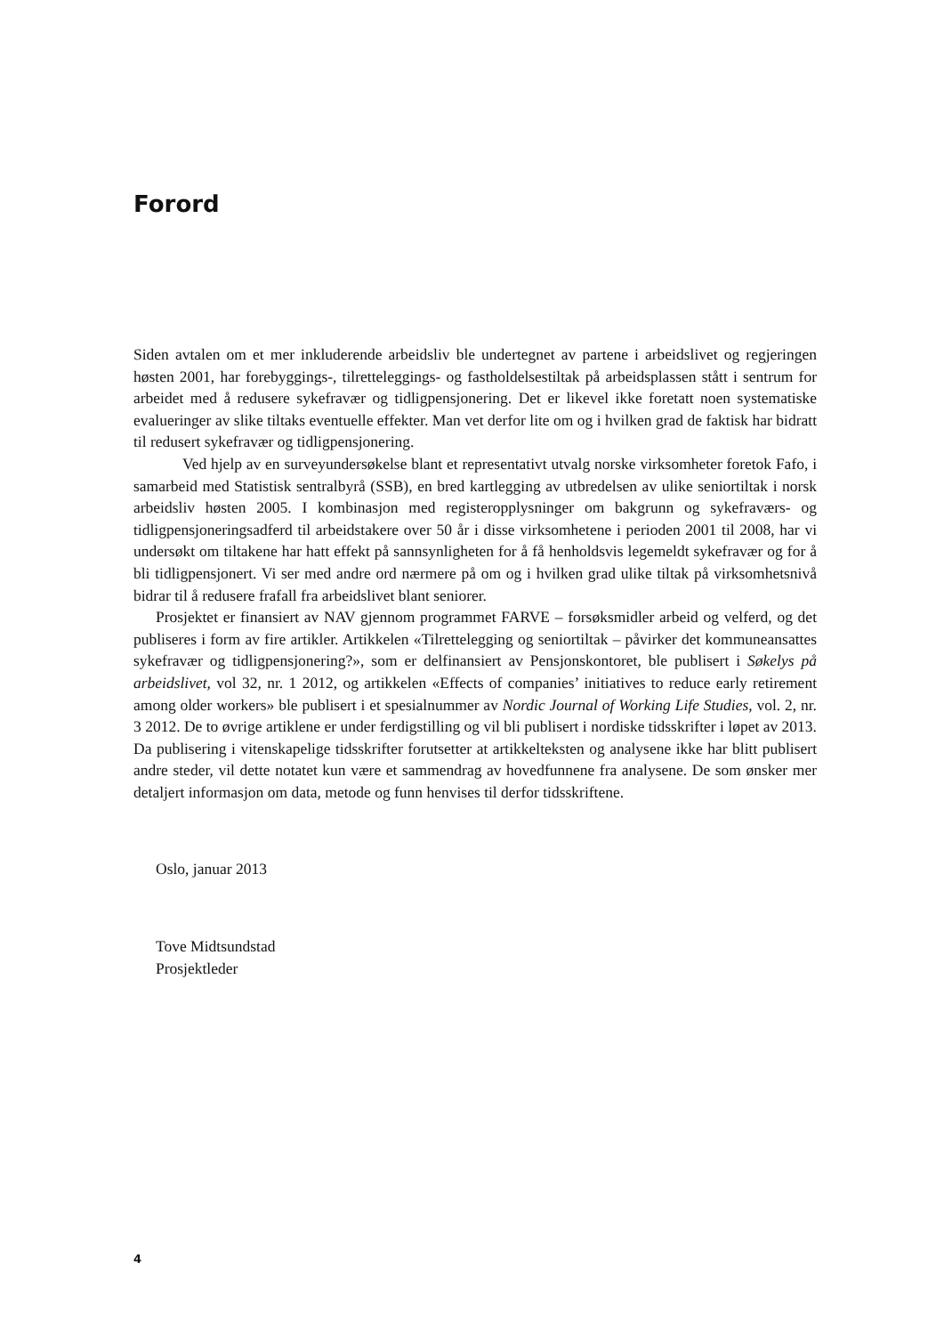Forord
Siden avtalen om et mer inkluderende arbeidsliv ble undertegnet av partene i arbeidslivet og regjeringen høsten 2001, har forebyggings-, tilretteleggings- og fastholdelsestiltak på arbeidsplassen stått i sentrum for arbeidet med å redusere sykefravær og tidligpensjonering. Det er likevel ikke foretatt noen systematiske evalueringer av slike tiltaks eventuelle effekter. Man vet derfor lite om og i hvilken grad de faktisk har bidratt til redusert sykefravær og tidligpensjonering.
Ved hjelp av en surveyundersøkelse blant et representativt utvalg norske virksomheter foretok Fafo, i samarbeid med Statistisk sentralbyrå (SSB), en bred kartlegging av utbredelsen av ulike seniortiltak i norsk arbeidsliv høsten 2005. I kombinasjon med registeropplysninger om bakgrunn og sykefraværs- og tidligpensjoneringsadferd til arbeidstakere over 50 år i disse virksomhetene i perioden 2001 til 2008, har vi undersøkt om tiltakene har hatt effekt på sannsynligheten for å få henholdsvis legemeldt sykefravær og for å bli tidligpensjonert. Vi ser med andre ord nærmere på om og i hvilken grad ulike tiltak på virksomhetsnivå bidrar til å redusere frafall fra arbeidslivet blant seniorer.
Prosjektet er finansiert av NAV gjennom programmet FARVE – forsøksmidler arbeid og velferd, og det publiseres i form av fire artikler. Artikkelen «Tilrettelegging og seniortiltak – påvirker det kommuneansattes sykefravær og tidligpensjonering?», som er delfinansiert av Pensjonskontoret, ble publisert i Søkelys på arbeidslivet, vol 32, nr. 1 2012, og artikkelen «Effects of companies’ initiatives to reduce early retirement among older workers» ble publisert i et spesialnummer av Nordic Journal of Working Life Studies, vol. 2, nr. 3 2012. De to øvrige artiklene er under ferdigstilling og vil bli publisert i nordiske tidsskrifter i løpet av 2013. Da publisering i vitenskapelige tidsskrifter forutsetter at artikkelteksten og analysene ikke har blitt publisert andre steder, vil dette notatet kun være et sammendrag av hovedfunnene fra analysene. De som ønsker mer detaljert informasjon om data, metode og funn henvises til derfor tidsskriftene.
Oslo, januar 2013
Tove Midtsundstad
Prosjektleder
4